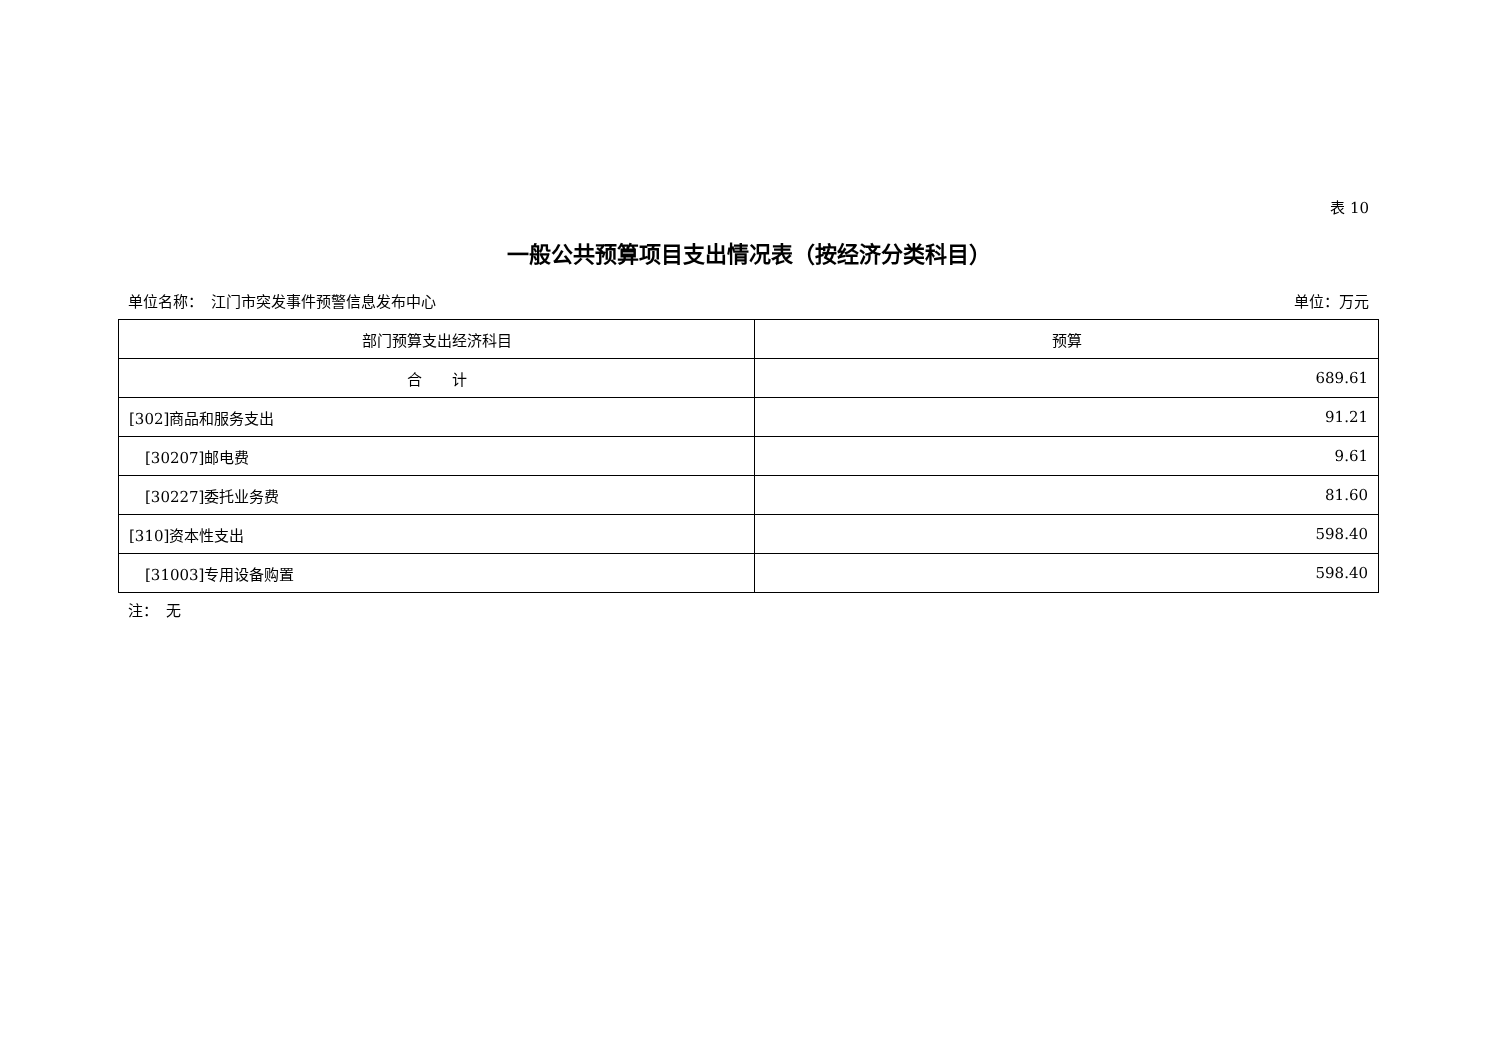表 10
一般公共预算项目支出情况表（按经济分类科目）
单位名称：　江门市突发事件预警信息发布中心 单位：万元
| 部门预算支出经济科目 | 预算 |
| --- | --- |
| 合 计 | 689.61 |
| [302]商品和服务支出 | 91.21 |
| [30207]邮电费 | 9.61 |
| [30227]委托业务费 | 81.60 |
| [310]资本性支出 | 598.40 |
| [31003]专用设备购置 | 598.40 |
注：　无